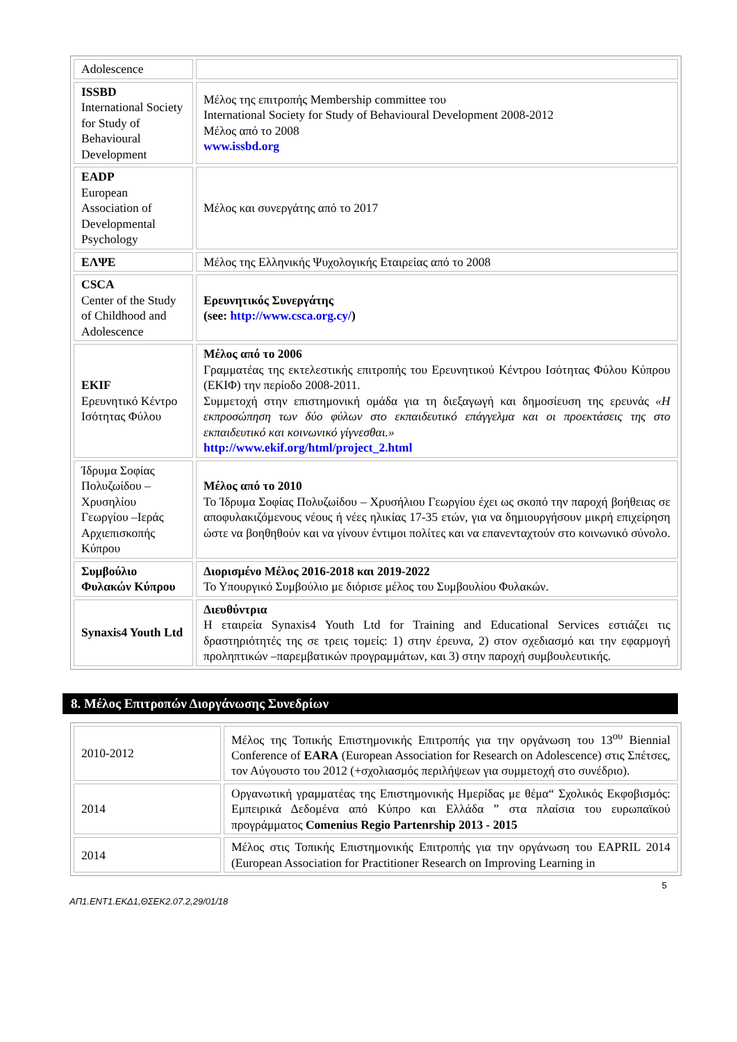| Adolescence | |
| ISSBD International Society for Study of Behavioural Development | Μέλος της επιτροπής Membership committee του International Society for Study of Behavioural Development 2008-2012 Μέλος από το 2008 www.issbd.org |
| EADP European Association of Developmental Psychology | Μέλος και συνεργάτης από το 2017 |
| ΕΛΨΕ | Μέλος της Ελληνικής Ψυχολογικής Εταιρείας από το 2008 |
| CSCA Center of the Study of Childhood and Adolescence | Ερευνητικός Συνεργάτης (see: http://www.csca.org.cy/ ) |
| EKIF Ερευνητικό Κέντρο Ισότητας Φύλου | Μέλος από το 2006 Γραμματέας της εκτελεστικής επιτροπής του Ερευνητικού Κέντρου Ισότητας Φύλου Κύπρου (ΕΚΙΦ) την περίοδο 2008-2011. Συμμετοχή στην επιστημονική ομάδα για τη διεξαγωγή και δημοσίευση της ερευνάς «Η εκπροσώπηση των δύο φύλων στο εκπαιδευτικό επάγγελμα και οι προεκτάσεις της στο εκπαιδευτικό και κοινωνικό γίγνεσθαι.» http://www.ekif.org/html/project_2.html |
| Ίδρυμα Σοφίας Πολυζωίδου – Χρυσηλίου Γεωργίου –Ιεράς Αρχιεπισκοπής Κύπρου | Μέλος από το 2010 Το Ίδρυμα Σοφίας Πολυζωίδου – Χρυσήλιου Γεωργίου έχει ως σκοπό την παροχή βοήθειας σε αποφυλακιζόμενους νέους ή νέες ηλικίας 17-35 ετών, για να δημιουργήσουν μικρή επιχείρηση ώστε να βοηθηθούν και να γίνουν έντιμοι πολίτες και να επανενταχτούν στο κοινωνικό σύνολο. |
| Συμβούλιο Φυλακών Κύπρου | Διορισμένο Μέλος 2016-2018 και 2019-2022 Το Υπουργικό Συμβούλιο με διόρισε μέλος του Συμβουλίου Φυλακών. |
| Synaxis4 Youth Ltd | Διευθύντρια Η εταιρεία Synaxis4 Youth Ltd for Training and Educational Services εστιάζει τις δραστηριότητές της σε τρεις τομείς: 1) στην έρευνα, 2) στον σχεδιασμό και την εφαρμογή προληπτικών –παρεμβατικών προγραμμάτων, και 3) στην παροχή συμβουλευτικής. |
8. Μέλος Επιτροπών Διοργάνωσης Συνεδρίων
| 2010-2012 | Μέλος της Τοπικής Επιστημονικής Επιτροπής για την οργάνωση του 13<sup>ου</sup> Biennial Conference of EARA (European Association for Research on Adolescence) στις Σπέτσες, τον Αύγουστο του 2012 (+σχολιασμός περιλήψεων για συμμετοχή στο συνέδριο). |
| 2014 | Οργανωτική γραμματέας της Επιστημονικής Ημερίδας με θέμα“ Σχολικός Εκφοβισμός: Εμπειρικά Δεδομένα από Κύπρο και Ελλάδα ” στα πλαίσια του ευρωπαϊκού προγράμματος Comenius Regio Partenrship 2013 - 2015 |
| 2014 | Μέλος στις Τοπικής Επιστημονικής Επιτροπής για την οργάνωση του EAPRIL 2014 (European Association for Practitioner Research on Improving Learning in |
5
ΑΠ1.ΕΝΤ1.ΕΚΔ1,ΘΣΕΚ2.07.2,29/01/18